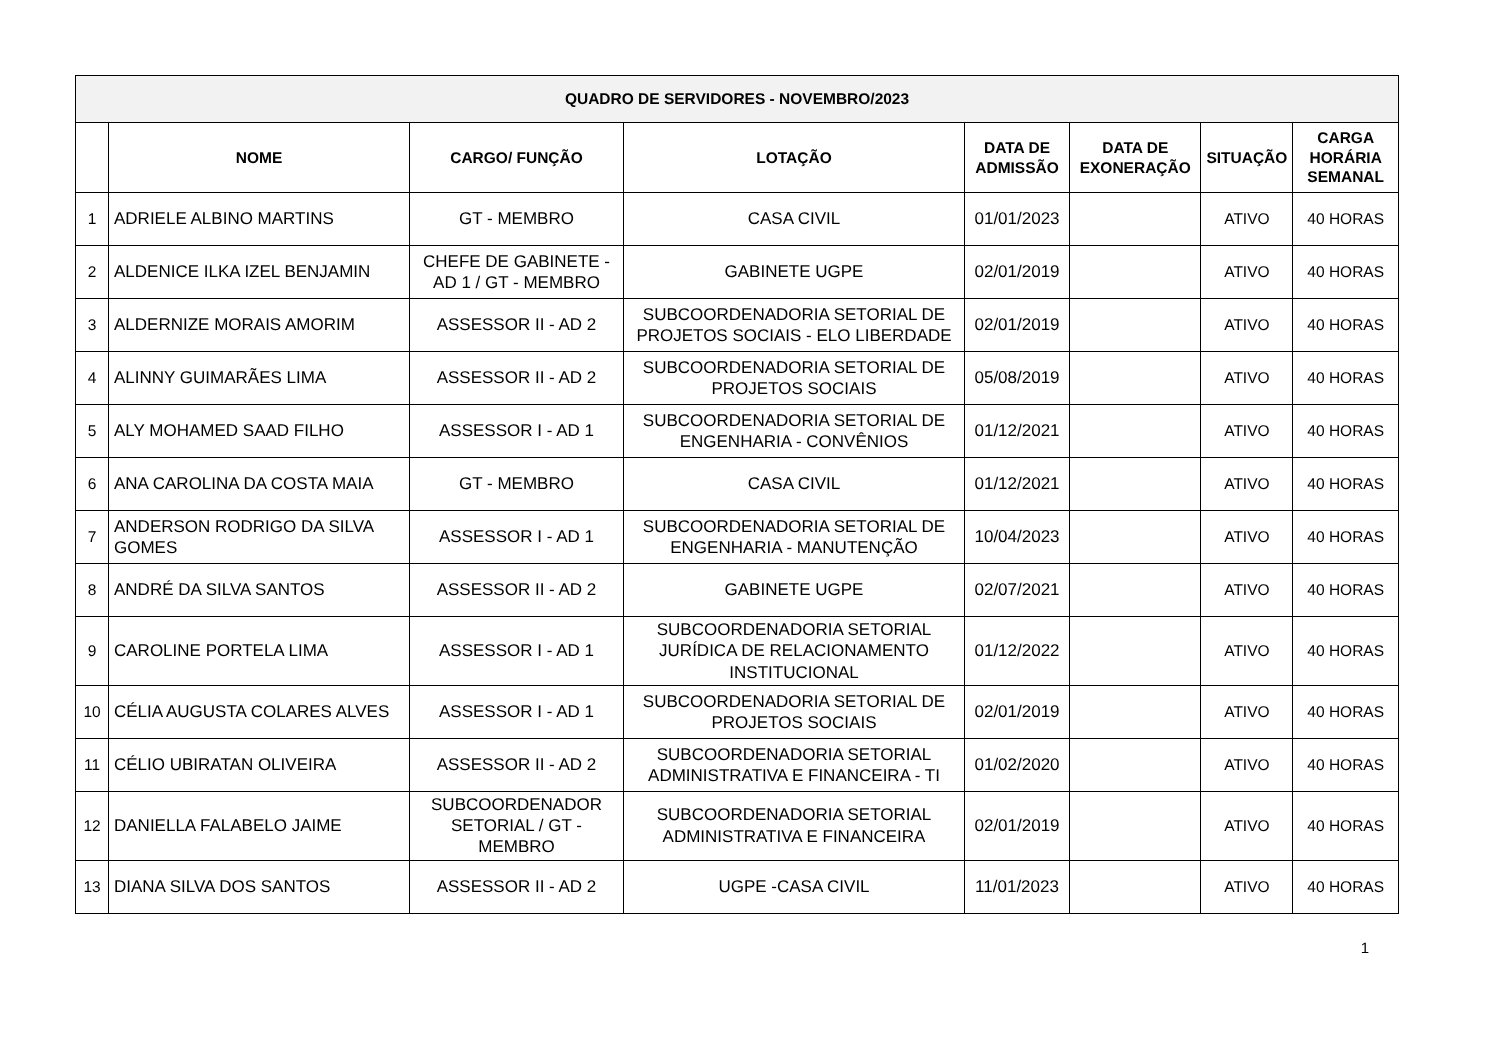| QUADRO DE SERVIDORES - NOVEMBRO/2023 | | | | | | | |
| --- | --- | --- | --- | --- | --- | --- | --- |
| | NOME | CARGO/ FUNÇÃO | LOTAÇÃO | DATA DE ADMISSÃO | DATA DE EXONERAÇÃO | SITUAÇÃO | CARGA HORÁRIA SEMANAL |
| 1 | ADRIELE ALBINO MARTINS | GT - MEMBRO | CASA CIVIL | 01/01/2023 | | ATIVO | 40 HORAS |
| 2 | ALDENICE ILKA IZEL BENJAMIN | CHEFE DE GABINETE - AD 1 / GT - MEMBRO | GABINETE UGPE | 02/01/2019 | | ATIVO | 40 HORAS |
| 3 | ALDERNIZE MORAIS AMORIM | ASSESSOR II - AD 2 | SUBCOORDENADORIA SETORIAL DE PROJETOS SOCIAIS - ELO LIBERDADE | 02/01/2019 | | ATIVO | 40 HORAS |
| 4 | ALINNY GUIMARÃES LIMA | ASSESSOR II - AD 2 | SUBCOORDENADORIA SETORIAL DE PROJETOS SOCIAIS | 05/08/2019 | | ATIVO | 40 HORAS |
| 5 | ALY MOHAMED SAAD FILHO | ASSESSOR I - AD 1 | SUBCOORDENADORIA SETORIAL DE ENGENHARIA - CONVÊNIOS | 01/12/2021 | | ATIVO | 40 HORAS |
| 6 | ANA CAROLINA DA COSTA MAIA | GT - MEMBRO | CASA CIVIL | 01/12/2021 | | ATIVO | 40 HORAS |
| 7 | ANDERSON RODRIGO DA SILVA GOMES | ASSESSOR I - AD 1 | SUBCOORDENADORIA SETORIAL DE ENGENHARIA - MANUTENÇÃO | 10/04/2023 | | ATIVO | 40 HORAS |
| 8 | ANDRÉ DA SILVA SANTOS | ASSESSOR II - AD 2 | GABINETE UGPE | 02/07/2021 | | ATIVO | 40 HORAS |
| 9 | CAROLINE PORTELA LIMA | ASSESSOR I - AD 1 | SUBCOORDENADORIA SETORIAL JURÍDICA DE RELACIONAMENTO INSTITUCIONAL | 01/12/2022 | | ATIVO | 40 HORAS |
| 10 | CÉLIA AUGUSTA COLARES ALVES | ASSESSOR I - AD 1 | SUBCOORDENADORIA SETORIAL DE PROJETOS SOCIAIS | 02/01/2019 | | ATIVO | 40 HORAS |
| 11 | CÉLIO UBIRATAN OLIVEIRA | ASSESSOR II - AD 2 | SUBCOORDENADORIA SETORIAL ADMINISTRATIVA E FINANCEIRA - TI | 01/02/2020 | | ATIVO | 40 HORAS |
| 12 | DANIELLA FALABELO JAIME | SUBCOORDENADOR SETORIAL / GT - MEMBRO | SUBCOORDENADORIA SETORIAL ADMINISTRATIVA E FINANCEIRA | 02/01/2019 | | ATIVO | 40 HORAS |
| 13 | DIANA SILVA DOS SANTOS | ASSESSOR II - AD 2 | UGPE -CASA CIVIL | 11/01/2023 | | ATIVO | 40 HORAS |
1